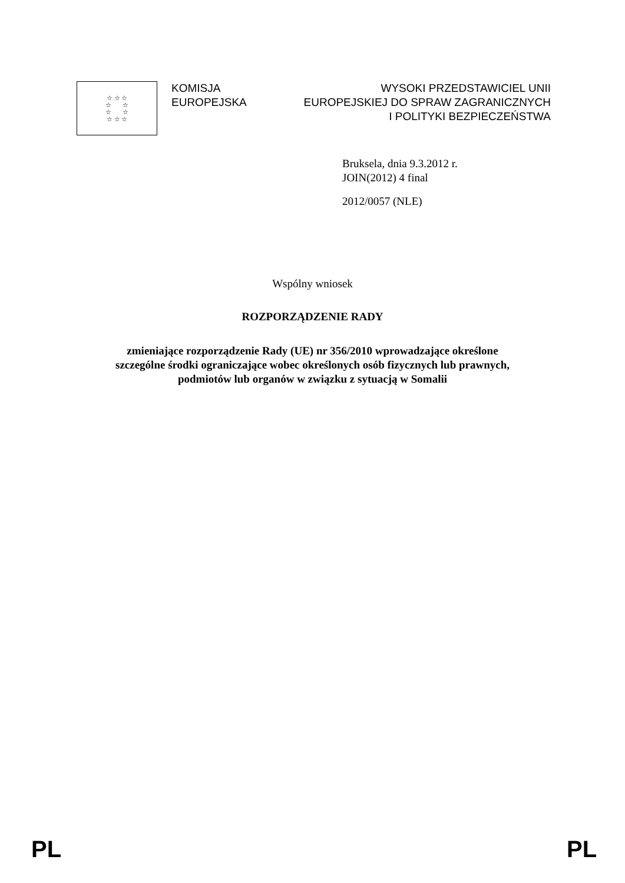☆ ☆ ☆
☆ ☆
☆ ☆
☆ ☆ ☆
KOMISJA
EUROPEJSKA
WYSOKI PRZEDSTAWICIEL UNII
EUROPEJSKIEJ DO SPRAW ZAGRANICZNYCH
I POLITYKI BEZPIECZEŃSTWA
Bruksela, dnia 9.3.2012 r.
JOIN(2012) 4 final
2012/0057 (NLE)
Wspólny wniosek
ROZPORZĄDZENIE RADY
zmieniające rozporządzenie Rady (UE) nr 356/2010 wprowadzające określone
szczególne środki ograniczające wobec określonych osób fizycznych lub prawnych,
podmiotów lub organów w związku z sytuacją w Somalii
PL PL